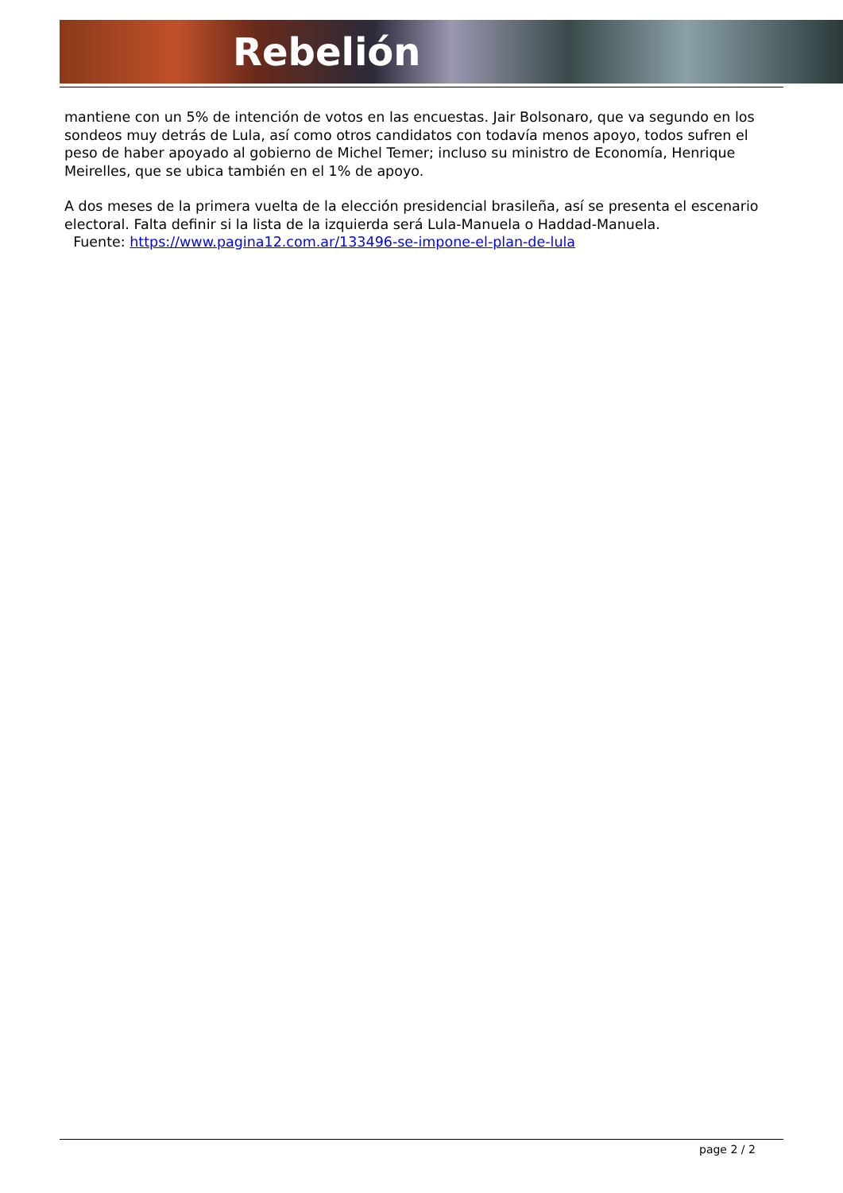Rebelión
mantiene con un 5% de intención de votos en las encuestas. Jair Bolsonaro, que va segundo en los sondeos muy detrás de Lula, así como otros candidatos con todavía menos apoyo, todos sufren el peso de haber apoyado al gobierno de Michel Temer; incluso su ministro de Economía, Henrique Meirelles, que se ubica también en el 1% de apoyo.
A dos meses de la primera vuelta de la elección presidencial brasileña, así se presenta el escenario electoral. Falta definir si la lista de la izquierda será Lula-Manuela o Haddad-Manuela.
Fuente: https://www.pagina12.com.ar/133496-se-impone-el-plan-de-lula
page 2 / 2